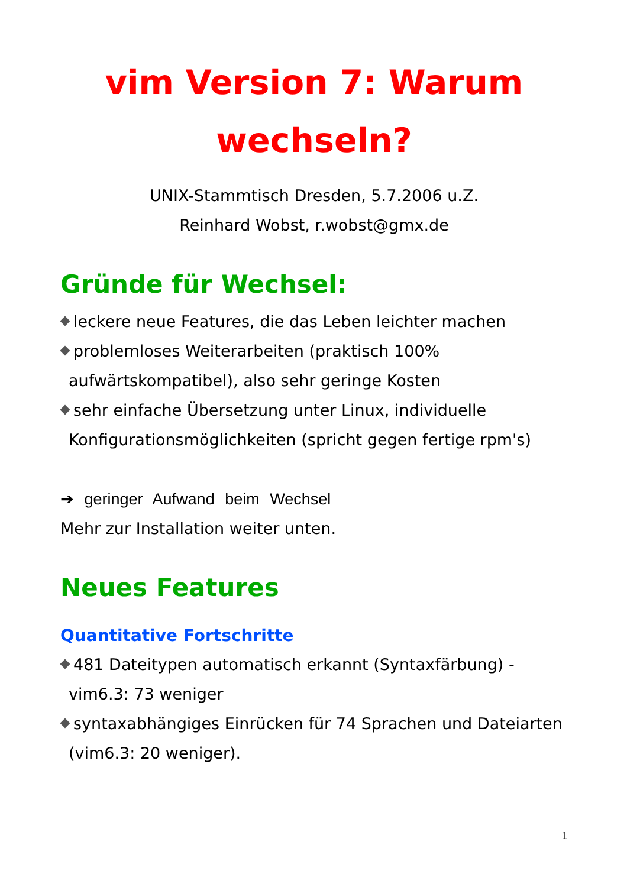vim Version 7: Warum wechseln?
UNIX-Stammtisch Dresden, 5.7.2006 u.Z.
Reinhard Wobst, r.wobst@gmx.de
Gründe für Wechsel:
leckere neue Features, die das Leben leichter machen
problemloses Weiterarbeiten (praktisch 100% aufwärtskompatibel), also sehr geringe Kosten
sehr einfache Übersetzung unter Linux, individuelle Konfigurationsmöglichkeiten (spricht gegen fertige rpm's)
➔ geringer Aufwand beim Wechsel
Mehr zur Installation weiter unten.
Neues Features
Quantitative Fortschritte
481 Dateitypen automatisch erkannt (Syntaxfärbung) - vim6.3: 73 weniger
syntaxabhängiges Einrücken für 74 Sprachen und Dateiarten (vim6.3: 20 weniger).
1